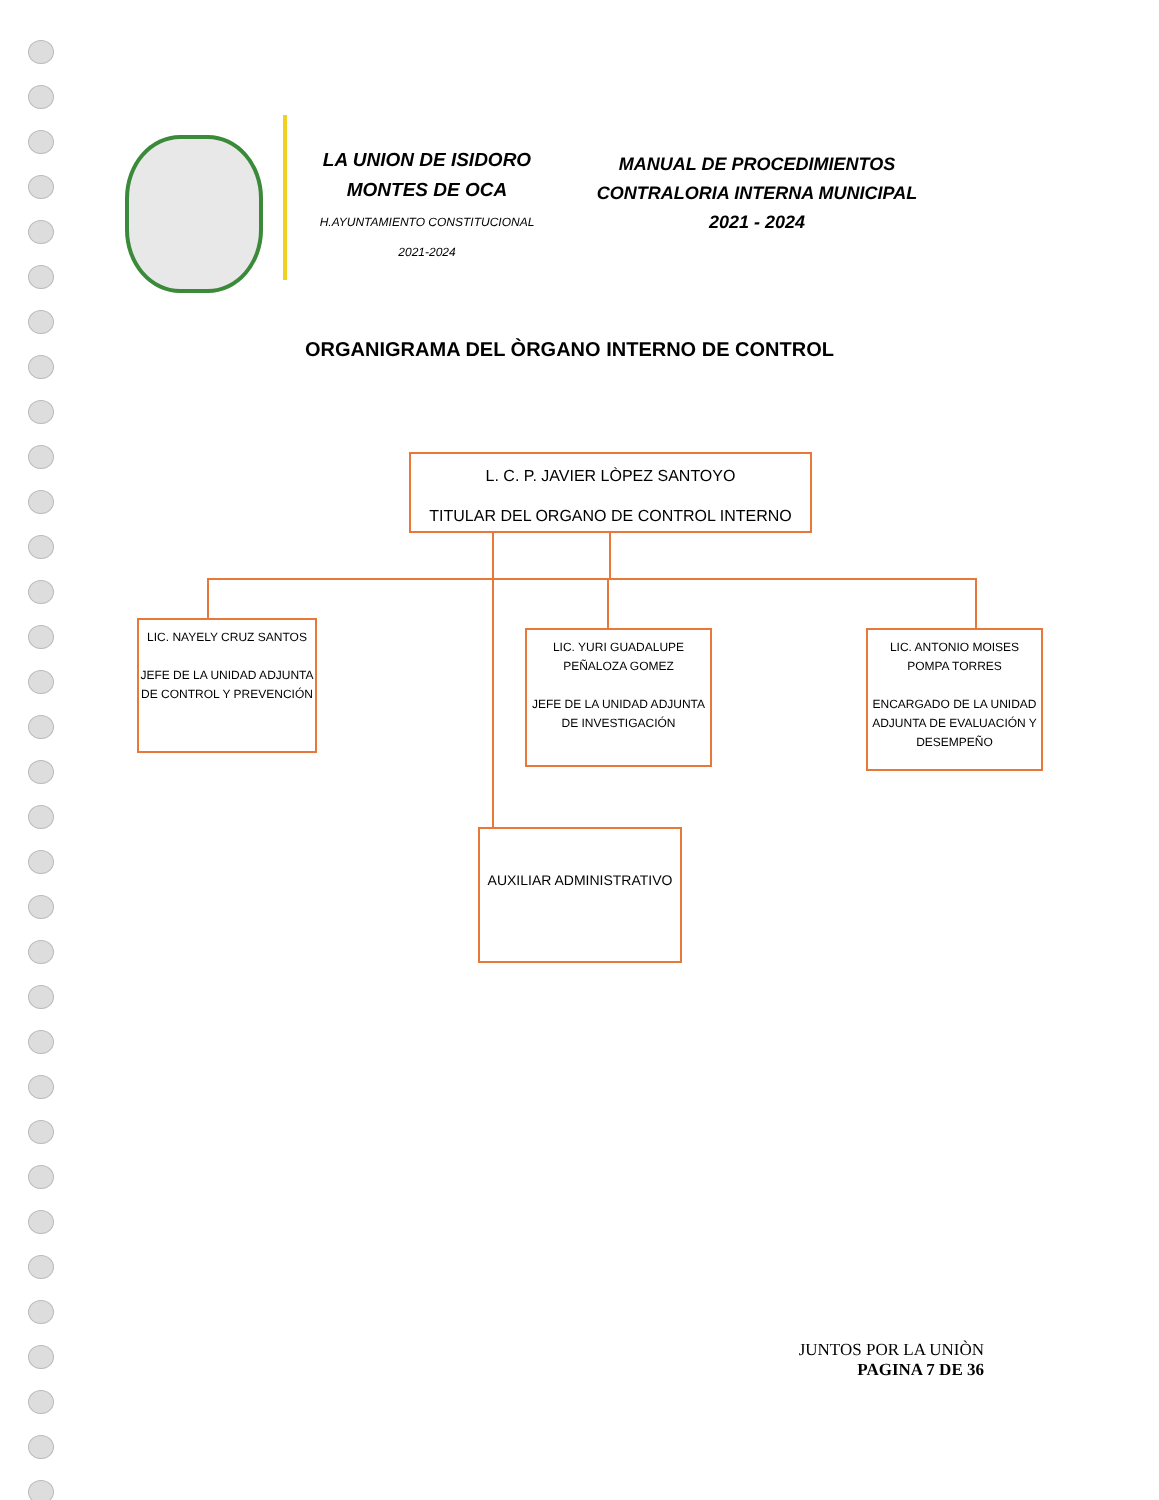LA UNION DE ISIDORO
MONTES DE OCA
H.AYUNTAMIENTO CONSTITUCIONAL
2021-2024
MANUAL DE PROCEDIMIENTOS
CONTRALORIA INTERNA MUNICIPAL
2021 - 2024
ORGANIGRAMA DEL ÒRGANO INTERNO DE CONTROL
L. C. P. JAVIER LÒPEZ SANTOYO
TITULAR DEL ORGANO DE CONTROL INTERNO
LIC. NAYELY CRUZ SANTOS
JEFE DE LA UNIDAD ADJUNTA DE CONTROL Y PREVENCIÓN
LIC. YURI GUADALUPE PEÑALOZA GOMEZ
JEFE DE LA UNIDAD ADJUNTA DE INVESTIGACIÓN
LIC. ANTONIO MOISES POMPA TORRES
ENCARGADO DE LA UNIDAD ADJUNTA DE EVALUACIÓN Y DESEMPEÑO
AUXILIAR ADMINISTRATIVO
JUNTOS POR LA UNIÒN
PAGINA 7 DE 36